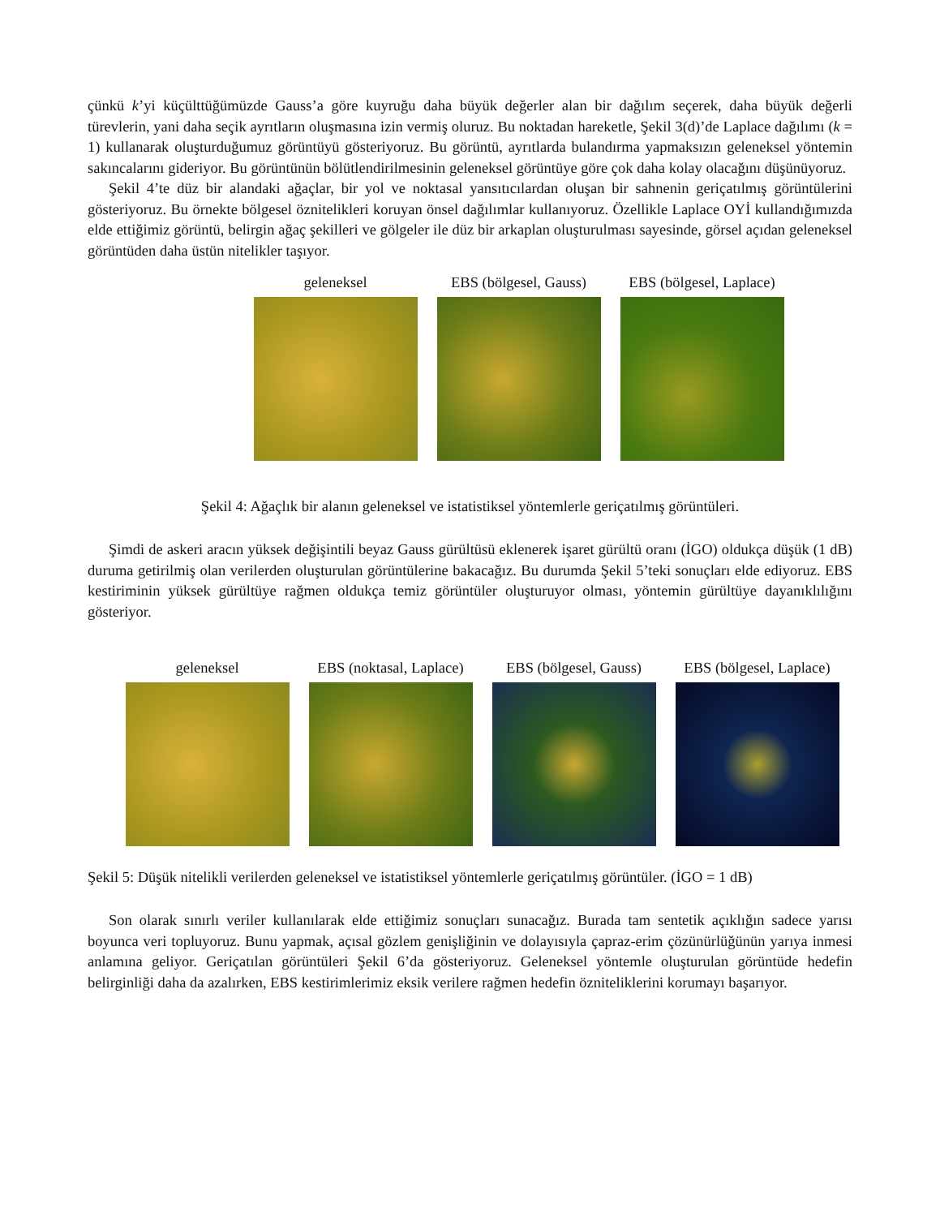çünkü k’yi küçülttüğümüzde Gauss’a göre kuyruğu daha büyük değerler alan bir dağılım seçerek, daha büyük değerli türevlerin, yani daha seçik ayrıtların oluşmasına izin vermiş oluruz. Bu noktadan hareketle, Şekil 3(d)’de Laplace dağılımı (k = 1) kullanarak oluşturduğumuz görüntüyü gösteriyoruz. Bu görüntü, ayrıtlarda bulandırma yapmaksızın geleneksel yöntemin sakıncalarını gideriyor. Bu görüntünün bölütlendirilmesinin geleneksel görüntüye göre çok daha kolay olacağını düşünüyoruz.
Şekil 4’te düz bir alandaki ağaçlar, bir yol ve noktasal yansıtıcılardan oluşan bir sahnenin geriçatılmış görüntülerini gösteriyoruz. Bu örnekte bölgesel öznitelikleri koruyan önsel dağılımlar kullanıyoruz. Özellikle Laplace OYİ kullandığımızda elde ettiğimiz görüntü, belirgin ağaç şekilleri ve gölgeler ile düz bir arkaplan oluşturulması sayesinde, görsel açıdan geleneksel görüntüden daha üstün nitelikler taşıyor.
geleneksel EBS (bölgesel, Gauss) EBS (bölgesel, Laplace)
Şekil 4: Ağaçlık bir alanın geleneksel ve istatistiksel yöntemlerle geriçatılmış görüntüleri.
Şimdi de askeri aracın yüksek değişintili beyaz Gauss gürültüsü eklenerek işaret gürültü oranı (İGO) oldukça düşük (1 dB) duruma getirilmiş olan verilerden oluşturulan görüntülerine bakacağız. Bu durumda Şekil 5’teki sonuçları elde ediyoruz. EBS kestiriminin yüksek gürültüye rağmen oldukça temiz görüntüler oluşturuyor olması, yöntemin gürültüye dayanıklılığını gösteriyor.
geleneksel EBS (noktasal, Laplace) EBS (bölgesel, Gauss) EBS (bölgesel, Laplace)
Şekil 5: Düşük nitelikli verilerden geleneksel ve istatistiksel yöntemlerle geriçatılmış görüntüler. (İGO = 1 dB)
Son olarak sınırlı veriler kullanılarak elde ettiğimiz sonuçları sunacağız. Burada tam sentetik açıklığın sadece yarısı boyunca veri topluyoruz. Bunu yapmak, açısal gözlem genişliğinin ve dolayısıyla çapraz-erim çözünürlüğünün yarıya inmesi anlamına geliyor. Geriçatılan görüntüleri Şekil 6’da gösteriyoruz. Geleneksel yöntemle oluşturulan görüntüde hedefin belirginliği daha da azalırken, EBS kestirimlerimiz eksik verilere rağmen hedefin özniteliklerini korumayı başarıyor.